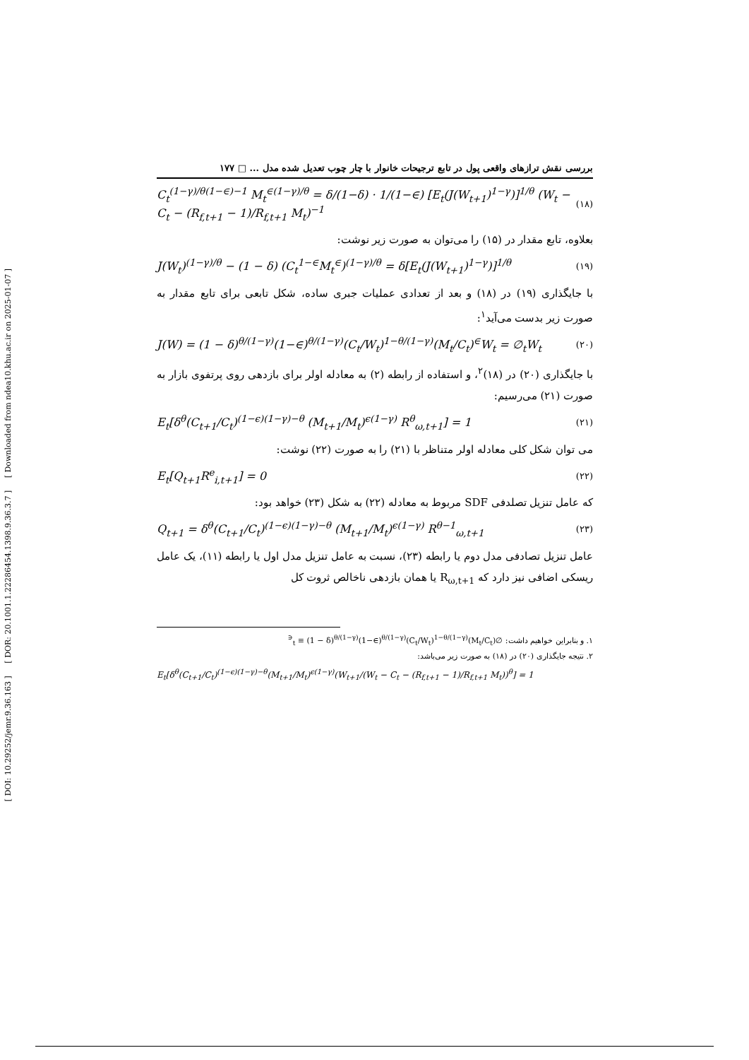[ DOI: 10.29252/jemr.9.36.163 ] [ DOR: 20.1001.1.22286454.1398.9.36.3.7 ] [ Downloaded from ndea10.khu.ac.ir on 2025-01-07 ]
بررسی نقش ترازهای واقعی پول در تابع ترجیحات خانوار با چار چوب تعدیل شده مدل ... □ ۱۷۷
C<sub>t</sub><sup>(1−γ)/θ(1−∈)−1</sup> M<sub>t</sub><sup>∈(1−γ)/θ</sup> = δ/(1−δ) · 1/(1−∈) [E<sub>t</sub>(J(W<sub>t+1</sub>)<sup>1−γ</sup>)]<sup>1/θ</sup> (W<sub>t</sub> − C<sub>t</sub> − (R<sub>f,t+1</sub> − 1)/R<sub>f,t+1</sub> M<sub>t</sub>)<sup>−1</sup> (۱۸)
بعلاوه، تابع مقدار در (۱۵) را می‌توان به صورت زیر نوشت:
J(W<sub>t</sub>)<sup>(1−γ)/θ</sup> − (1 − δ) (C<sub>t</sub><sup>1−∈</sup>M<sub>t</sub><sup>∈</sup>)<sup>(1−γ)/θ</sup> = δ[E<sub>t</sub>(J(W<sub>t+1</sub>)<sup>1−γ</sup>)]<sup>1/θ</sup> (۱۹)
با جایگذاری (۱۹) در (۱۸) و بعد از تعدادی عملیات جبری ساده، شکل تابعی برای تابع مقدار به صورت زیر بدست می‌آید<sup>۱</sup>:
J(W) = (1 − δ)<sup>θ/(1−γ)</sup>(1−∈)<sup>θ/(1−γ)</sup>(C<sub>t</sub>/W<sub>t</sub>)<sup>1−θ/(1−γ)</sup>(M<sub>t</sub>/C<sub>t</sub>)<sup>∈</sup>W<sub>t</sub> = ∅<sub>t</sub>W<sub>t</sub> (۲۰)
با جایگذاری (۲۰) در (۱۸)<sup>۲</sup>، و استفاده از رابطه (۲) به معادله اولر برای بازدهی روی پرتفوی بازار به صورت (۲۱) می‌رسیم:
E<sub>t</sub>[δ<sup>θ</sup>(C<sub>t+1</sub>/C<sub>t</sub>)<sup>(1−ϵ)(1−γ)−θ</sup> (M<sub>t+1</sub>/M<sub>t</sub>)<sup>ϵ(1−γ)</sup> R<sup>θ</sup><sub>ω,t+1</sub>] = 1 (۲۱)
می توان شکل کلی معادله اولر متناظر با (۲۱) را به صورت (۲۲) نوشت:
E<sub>t</sub>[Q<sub>t+1</sub>R<sup>e</sup><sub>i,t+1</sub>] = 0 (۲۲)
که عامل تنزیل تصلدفی SDF مربوط به معادله (۲۲) به شکل (۲۳) خواهد بود:
Q<sub>t+1</sub> = δ<sup>θ</sup>(C<sub>t+1</sub>/C<sub>t</sub>)<sup>(1−ϵ)(1−γ)−θ</sup> (M<sub>t+1</sub>/M<sub>t</sub>)<sup>ϵ(1−γ)</sup> R<sup>θ−1</sup><sub>ω,t+1</sub> (۲۳)
عامل تنزیل تصادفی مدل دوم یا رابطه (۲۳)، نسبت به عامل تنزیل مدل اول یا رابطه (۱۱)، یک عامل ریسکی اضافی نیز دارد که R<sub>ω,t+1</sub> یا همان بازدهی ناخالص ثروت کل
۱. و بنابراین خواهیم داشت: ∅<sub>t</sub> ≡ (1 − δ)<sup>θ/(1−γ)</sup>(1−∈)<sup>θ/(1−γ)</sup>(C<sub>t</sub>/W<sub>t</sub>)<sup>1−θ/(1−γ)</sup>(M<sub>t</sub>/C<sub>t</sub>)<sup>∈</sup>
۲. نتیجه جایگذاری (۲۰) در (۱۸) به صورت زیر می‌باشد:
E<sub>t</sub>[δ<sup>θ</sup>(C<sub>t+1</sub>/C<sub>t</sub>)<sup>(1−ϵ)(1−γ)−θ</sup>(M<sub>t+1</sub>/M<sub>t</sub>)<sup>ϵ(1−γ)</sup>(W<sub>t+1</sub>/(W<sub>t</sub> − C<sub>t</sub> − (R<sub>f,t+1</sub> − 1)/R<sub>f,t+1</sub> M<sub>t</sub>))<sup>θ</sup>] = 1